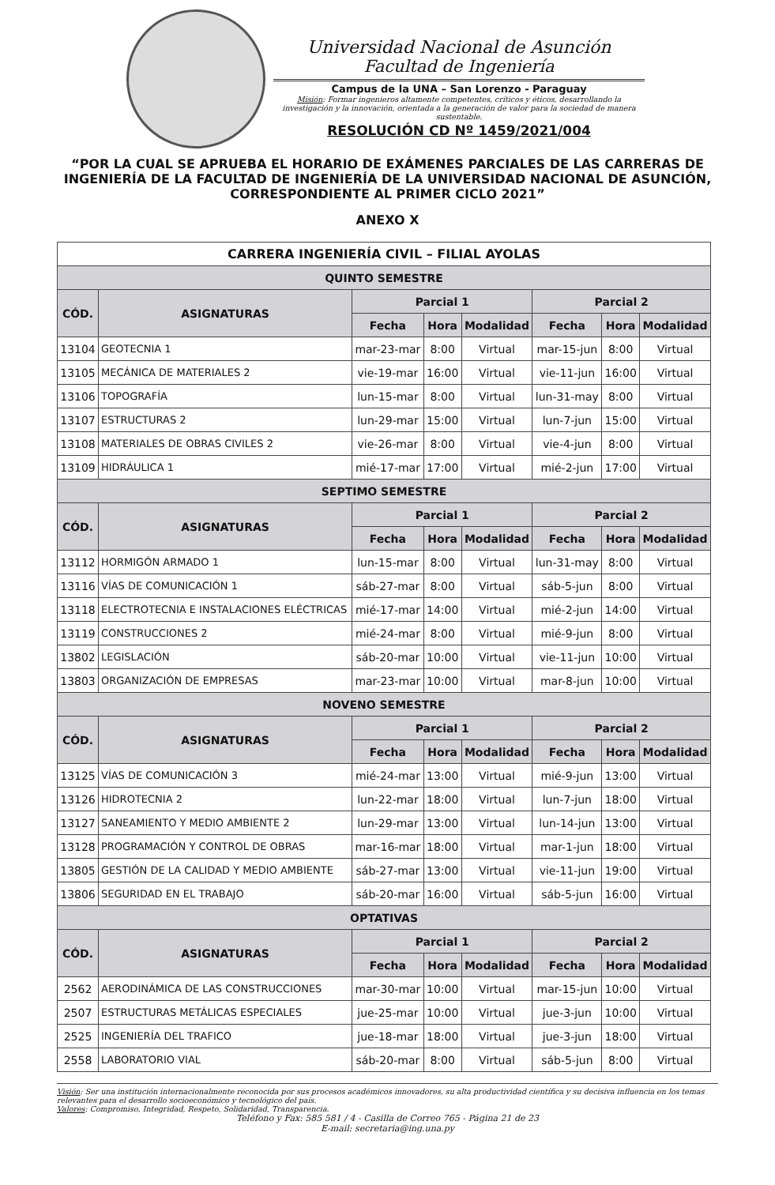Universidad Nacional de Asunción
Facultad de Ingeniería
Campus de la UNA – San Lorenzo - Paraguay
Misión: Formar ingenieros altamente competentes, críticos y éticos, desarrollando la investigación y la innovación, orientada a la generación de valor para la sociedad de manera sustentable.
RESOLUCIÓN CD Nº 1459/2021/004
“POR LA CUAL SE APRUEBA EL HORARIO DE EXÁMENES PARCIALES DE LAS CARRERAS DE INGENIERÍA DE LA FACULTAD DE INGENIERÍA DE LA UNIVERSIDAD NACIONAL DE ASUNCIÓN, CORRESPONDIENTE AL PRIMER CICLO 2021”
ANEXO X
| CARRERA INGENIERÍA CIVIL – FILIAL AYOLAS | | | | | | | |
| --- | --- | --- | --- | --- | --- | --- | --- |
| QUINTO SEMESTRE | | | | | | | |
| CÓD. | ASIGNATURAS | Parcial 1 | | | Parcial 2 | | |
| | | Fecha | Hora | Modalidad | Fecha | Hora | Modalidad |
| 13104 | GEOTECNIA 1 | mar-23-mar | 8:00 | Virtual | mar-15-jun | 8:00 | Virtual |
| 13105 | MECÁNICA DE MATERIALES 2 | vie-19-mar | 16:00 | Virtual | vie-11-jun | 16:00 | Virtual |
| 13106 | TOPOGRAFÍA | lun-15-mar | 8:00 | Virtual | lun-31-may | 8:00 | Virtual |
| 13107 | ESTRUCTURAS 2 | lun-29-mar | 15:00 | Virtual | lun-7-jun | 15:00 | Virtual |
| 13108 | MATERIALES DE OBRAS CIVILES 2 | vie-26-mar | 8:00 | Virtual | vie-4-jun | 8:00 | Virtual |
| 13109 | HIDRÁULICA 1 | mié-17-mar | 17:00 | Virtual | mié-2-jun | 17:00 | Virtual |
| SEPTIMO SEMESTRE | | | | | | | |
| CÓD. | ASIGNATURAS | Parcial 1 | | | Parcial 2 | | |
| | | Fecha | Hora | Modalidad | Fecha | Hora | Modalidad |
| 13112 | HORMIGÓN ARMADO 1 | lun-15-mar | 8:00 | Virtual | lun-31-may | 8:00 | Virtual |
| 13116 | VÍAS DE COMUNICACIÓN 1 | sáb-27-mar | 8:00 | Virtual | sáb-5-jun | 8:00 | Virtual |
| 13118 | ELECTROTECNIA E INSTALACIONES ELÉCTRICAS | mié-17-mar | 14:00 | Virtual | mié-2-jun | 14:00 | Virtual |
| 13119 | CONSTRUCCIONES 2 | mié-24-mar | 8:00 | Virtual | mié-9-jun | 8:00 | Virtual |
| 13802 | LEGISLACIÓN | sáb-20-mar | 10:00 | Virtual | vie-11-jun | 10:00 | Virtual |
| 13803 | ORGANIZACIÓN DE EMPRESAS | mar-23-mar | 10:00 | Virtual | mar-8-jun | 10:00 | Virtual |
| NOVENO SEMESTRE | | | | | | | |
| CÓD. | ASIGNATURAS | Parcial 1 | | | Parcial 2 | | |
| | | Fecha | Hora | Modalidad | Fecha | Hora | Modalidad |
| 13125 | VÍAS DE COMUNICACIÓN 3 | mié-24-mar | 13:00 | Virtual | mié-9-jun | 13:00 | Virtual |
| 13126 | HIDROTECNIA 2 | lun-22-mar | 18:00 | Virtual | lun-7-jun | 18:00 | Virtual |
| 13127 | SANEAMIENTO Y MEDIO AMBIENTE 2 | lun-29-mar | 13:00 | Virtual | lun-14-jun | 13:00 | Virtual |
| 13128 | PROGRAMACIÓN Y CONTROL DE OBRAS | mar-16-mar | 18:00 | Virtual | mar-1-jun | 18:00 | Virtual |
| 13805 | GESTIÓN DE LA CALIDAD Y MEDIO AMBIENTE | sáb-27-mar | 13:00 | Virtual | vie-11-jun | 19:00 | Virtual |
| 13806 | SEGURIDAD EN EL TRABAJO | sáb-20-mar | 16:00 | Virtual | sáb-5-jun | 16:00 | Virtual |
| OPTATIVAS | | | | | | | |
| CÓD. | ASIGNATURAS | Parcial 1 | | | Parcial 2 | | |
| | | Fecha | Hora | Modalidad | Fecha | Hora | Modalidad |
| 2562 | AERODINÁMICA DE LAS CONSTRUCCIONES | mar-30-mar | 10:00 | Virtual | mar-15-jun | 10:00 | Virtual |
| 2507 | ESTRUCTURAS METÁLICAS ESPECIALES | jue-25-mar | 10:00 | Virtual | jue-3-jun | 10:00 | Virtual |
| 2525 | INGENIERÍA DEL TRAFICO | jue-18-mar | 18:00 | Virtual | jue-3-jun | 18:00 | Virtual |
| 2558 | LABORATORIO VIAL | sáb-20-mar | 8:00 | Virtual | sáb-5-jun | 8:00 | Virtual |
Visión: Ser una institución internacionalmente reconocida por sus procesos académicos innovadores, su alta productividad científica y su decisiva influencia en los temas relevantes para el desarrollo socioeconómico y tecnológico del país.
Valores: Compromiso, Integridad, Respeto, Solidaridad, Transparencia.
Teléfono y Fax: 585 581 / 4 - Casilla de Correo 765 - Página 21 de 23
E-mail: secretaria@ing.una.py